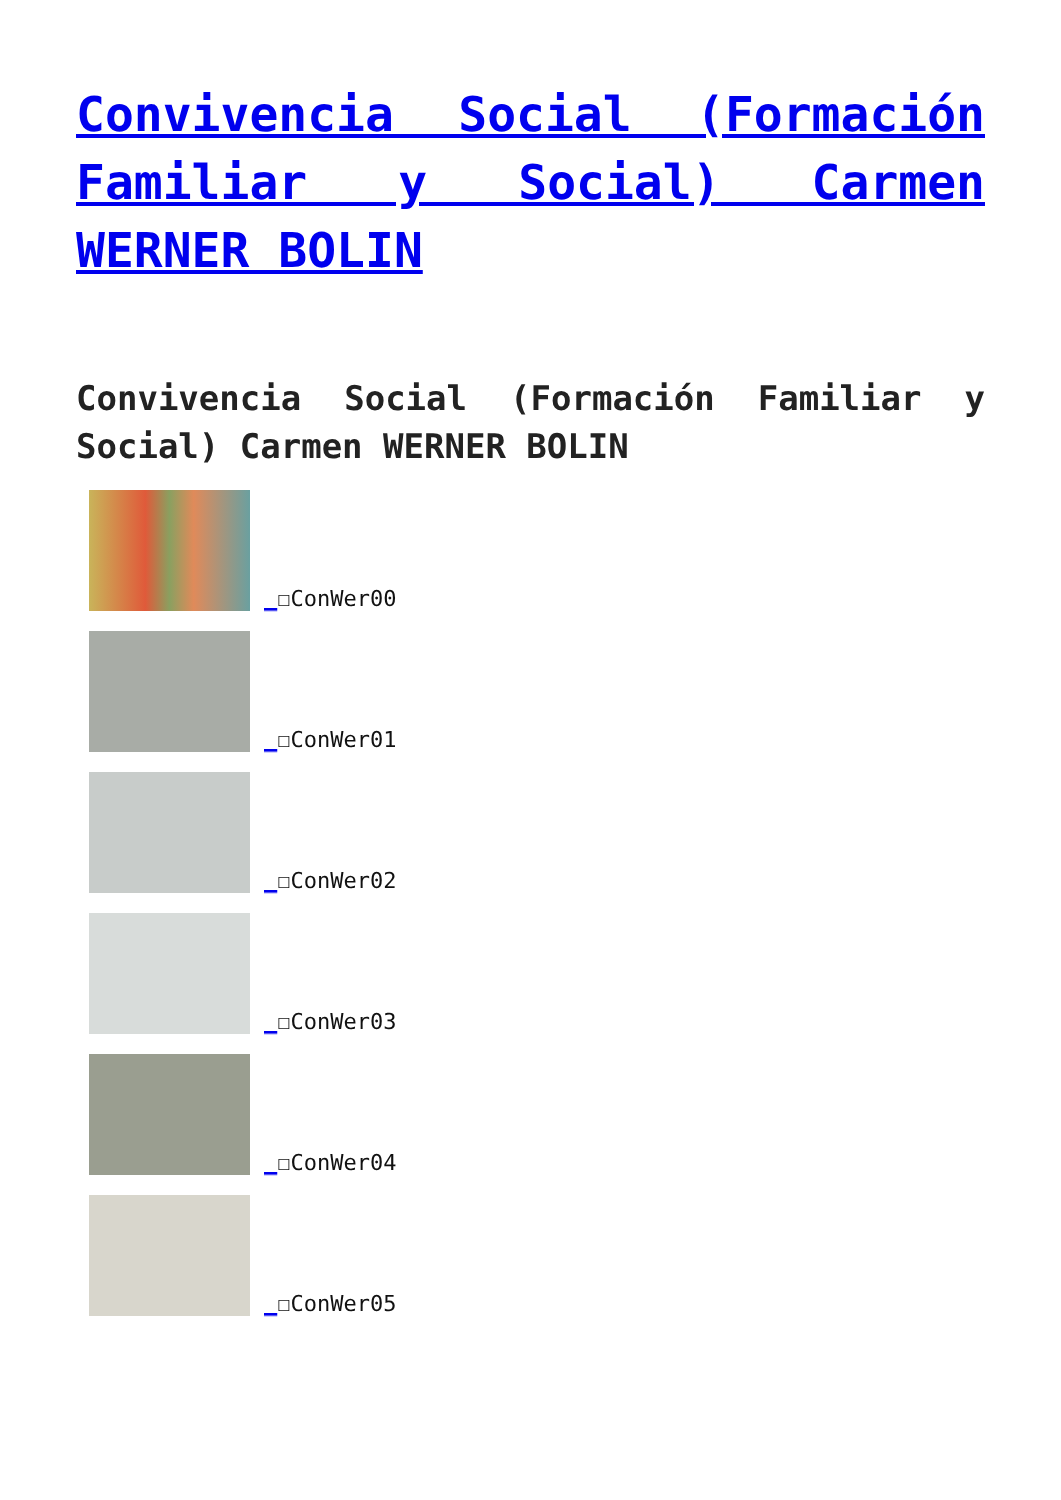Convivencia Social (Formación Familiar y Social) Carmen WERNER BOLIN
Convivencia Social (Formación Familiar y Social) Carmen WERNER BOLIN
_☐ConWer00
_☐ConWer01
_☐ConWer02
_☐ConWer03
_☐ConWer04
_☐ConWer05